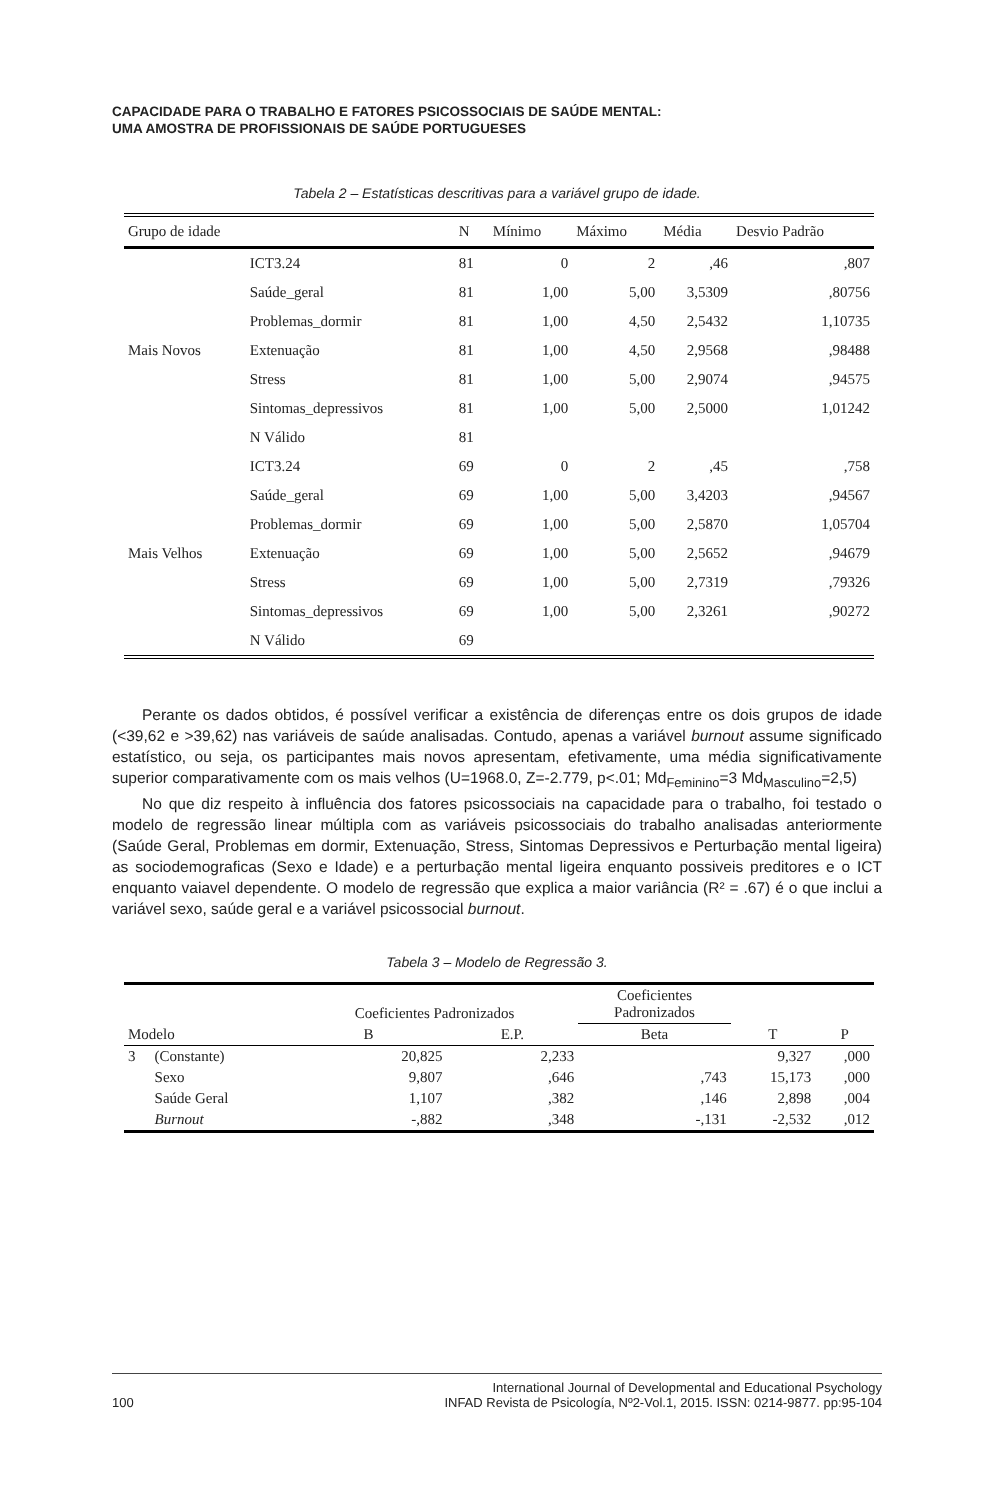CAPACIDADE PARA O TRABALHO E FATORES PSICOSSOCIAIS DE SAÚDE MENTAL:
UMA AMOSTRA DE PROFISSIONAIS DE SAÚDE PORTUGUESES
Tabela 2 – Estatísticas descritivas para a variável grupo de idade.
| Grupo de idade | | N | Mínimo | Máximo | Média | Desvio Padrão |
| --- | --- | --- | --- | --- | --- | --- |
| Mais Novos | ICT3.24 | 81 | 0 | 2 | ,46 | ,807 |
| | Saúde_geral | 81 | 1,00 | 5,00 | 3,5309 | ,80756 |
| | Problemas_dormir | 81 | 1,00 | 4,50 | 2,5432 | 1,10735 |
| | Extenuação | 81 | 1,00 | 4,50 | 2,9568 | ,98488 |
| | Stress | 81 | 1,00 | 5,00 | 2,9074 | ,94575 |
| | Sintomas_depressivos | 81 | 1,00 | 5,00 | 2,5000 | 1,01242 |
| | N Válido | 81 | | | | |
| Mais Velhos | ICT3.24 | 69 | 0 | 2 | ,45 | ,758 |
| | Saúde_geral | 69 | 1,00 | 5,00 | 3,4203 | ,94567 |
| | Problemas_dormir | 69 | 1,00 | 5,00 | 2,5870 | 1,05704 |
| | Extenuação | 69 | 1,00 | 5,00 | 2,5652 | ,94679 |
| | Stress | 69 | 1,00 | 5,00 | 2,7319 | ,79326 |
| | Sintomas_depressivos | 69 | 1,00 | 5,00 | 2,3261 | ,90272 |
| | N Válido | 69 | | | | |
Perante os dados obtidos, é possível verificar a existência de diferenças entre os dois grupos de idade (<39,62 e >39,62) nas variáveis de saúde analisadas. Contudo, apenas a variável burnout assume significado estatístico, ou seja, os participantes mais novos apresentam, efetivamente, uma média significativamente superior comparativamente com os mais velhos (U=1968.0, Z=-2.779, p<.01; Md<sub>Feminino</sub>=3 Md<sub>Masculino</sub>=2,5)
No que diz respeito à influência dos fatores psicossociais na capacidade para o trabalho, foi testado o modelo de regressão linear múltipla com as variáveis psicossociais do trabalho analisadas anteriormente (Saúde Geral, Problemas em dormir, Extenuação, Stress, Sintomas Depressivos e Perturbação mental ligeira) as sociodemograficas (Sexo e Idade) e a perturbação mental ligeira enquanto possiveis preditores e o ICT enquanto vaiavel dependente. O modelo de regressão que explica a maior variância (R² = .67) é o que inclui a variável sexo, saúde geral e a variável psicossocial burnout.
Tabela 3 – Modelo de Regressão 3.
| | | Coeficientes Padronizados | | Coeficientes Padronizados | | |
| --- | --- | --- | --- | --- | --- | --- |
| Modelo | | B | E.P. | Beta | T | P |
| 3 | (Constante) | 20,825 | 2,233 | | 9,327 | ,000 |
| | Sexo | 9,807 | ,646 | ,743 | 15,173 | ,000 |
| | Saúde Geral | 1,107 | ,382 | ,146 | 2,898 | ,004 |
| | Burnout | -,882 | ,348 | -,131 | -2,532 | ,012 |
100 International Journal of Developmental and Educational Psychology
INFAD Revista de Psicología, Nº2-Vol.1, 2015. ISSN: 0214-9877. pp:95-104